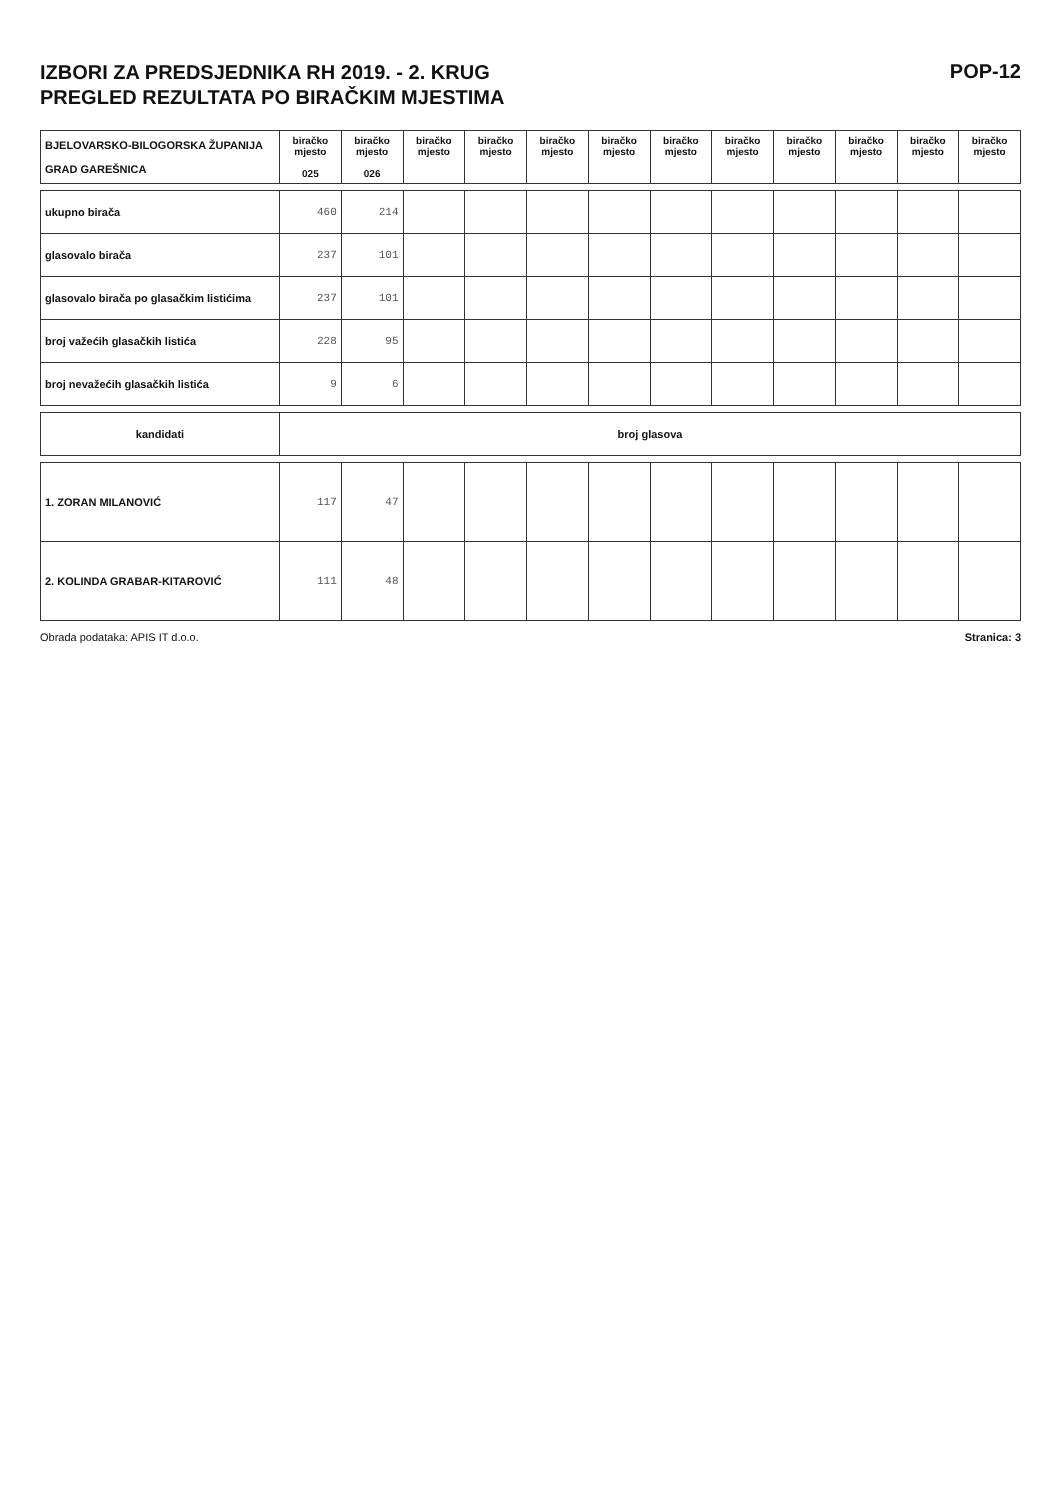IZBORI ZA PREDSJEDNIKA RH 2019. - 2. KRUG
PREGLED REZULTATA PO BIRAČKIM MJESTIMA
POP-12
| BJELOVARSKO-BILOGORSKA ŽUPANIJA GRAD GAREŠNICA | biračko mjesto 025 | biračko mjesto 026 | biračko mjesto | biračko mjesto | biračko mjesto | biračko mjesto | biračko mjesto | biračko mjesto | biračko mjesto | biračko mjesto | biračko mjesto | biračko mjesto |
| ukupno birača | 460 | 214 | | | | | | | | | | |
| glasovalo birača | 237 | 101 | | | | | | | | | | |
| glasovalo birača po glasačkim listićima | 237 | 101 | | | | | | | | | | |
| broj važećih glasačkih listića | 228 | 95 | | | | | | | | | | |
| broj nevažećih glasačkih listića | 9 | 6 | | | | | | | | | | |
| kandidati | broj glasova | | | | | | | | | | | |
| 1. ZORAN MILANOVIĆ | 117 | 47 | | | | | | | | | | |
| 2. KOLINDA GRABAR-KITAROVIĆ | 111 | 48 | | | | | | | | | | |
Obrada podataka: APIS IT d.o.o. Stranica: 3